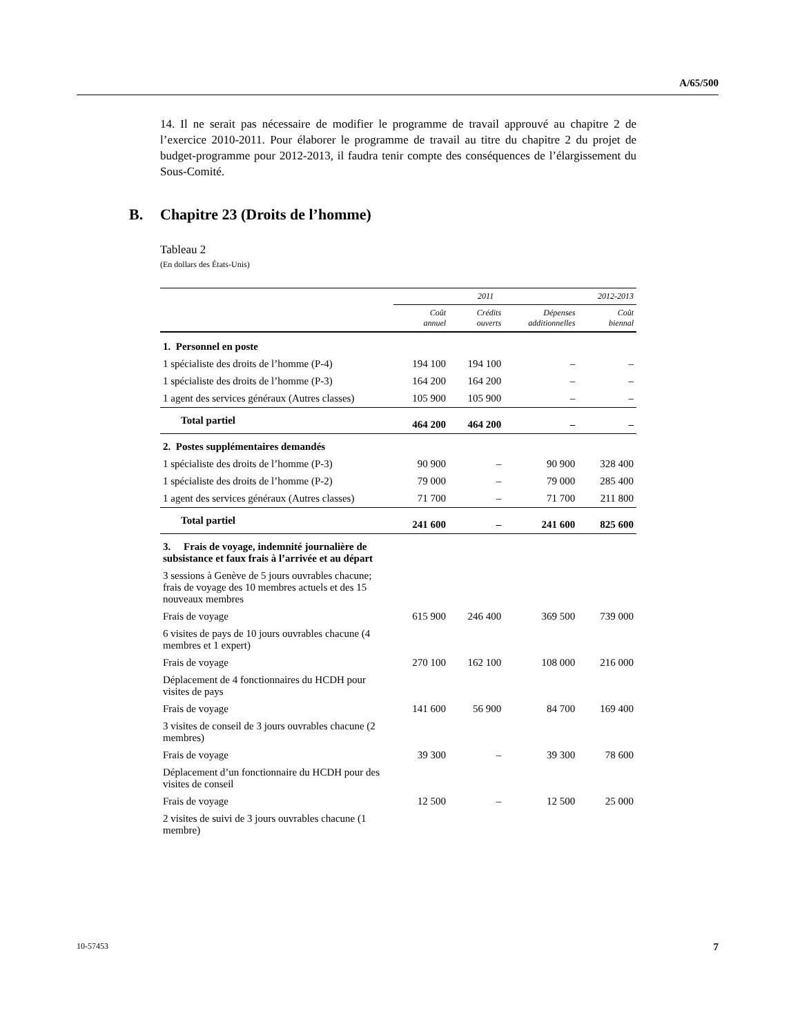A/65/500
14. Il ne serait pas nécessaire de modifier le programme de travail approuvé au chapitre 2 de l’exercice 2010-2011. Pour élaborer le programme de travail au titre du chapitre 2 du projet de budget-programme pour 2012-2013, il faudra tenir compte des conséquences de l’élargissement du Sous-Comité.
B. Chapitre 23 (Droits de l’homme)
Tableau 2
(En dollars des États-Unis)
| | 2011 | | | 2012-2013 |
| --- | --- | --- | --- | --- |
| | Coût annuel | Crédits ouverts | Dépenses additionnelles | Coût biennal |
| 1. Personnel en poste | | | | |
| 1 spécialiste des droits de l’homme (P-4) | 194 100 | 194 100 | – | – |
| 1 spécialiste des droits de l’homme (P-3) | 164 200 | 164 200 | – | – |
| 1 agent des services généraux (Autres classes) | 105 900 | 105 900 | – | – |
| Total partiel | 464 200 | 464 200 | – | – |
| 2. Postes supplémentaires demandés | | | | |
| 1 spécialiste des droits de l’homme (P-3) | 90 900 | – | 90 900 | 328 400 |
| 1 spécialiste des droits de l’homme (P-2) | 79 000 | – | 79 000 | 285 400 |
| 1 agent des services généraux (Autres classes) | 71 700 | – | 71 700 | 211 800 |
| Total partiel | 241 600 | – | 241 600 | 825 600 |
| 3. Frais de voyage, indemnité journalière de subsistance et faux frais à l’arrivée et au départ | | | | |
| 3 sessions à Genève de 5 jours ouvrables chacune; frais de voyage des 10 membres actuels et des 15 nouveaux membres | | | | |
| Frais de voyage | 615 900 | 246 400 | 369 500 | 739 000 |
| 6 visites de pays de 10 jours ouvrables chacune (4 membres et 1 expert) | | | | |
| Frais de voyage | 270 100 | 162 100 | 108 000 | 216 000 |
| Déplacement de 4 fonctionnaires du HCDH pour visites de pays | | | | |
| Frais de voyage | 141 600 | 56 900 | 84 700 | 169 400 |
| 3 visites de conseil de 3 jours ouvrables chacune (2 membres) | | | | |
| Frais de voyage | 39 300 | – | 39 300 | 78 600 |
| Déplacement d’un fonctionnaire du HCDH pour des visites de conseil | | | | |
| Frais de voyage | 12 500 | – | 12 500 | 25 000 |
| 2 visites de suivi de 3 jours ouvrables chacune (1 membre) | | | | |
10-57453 7